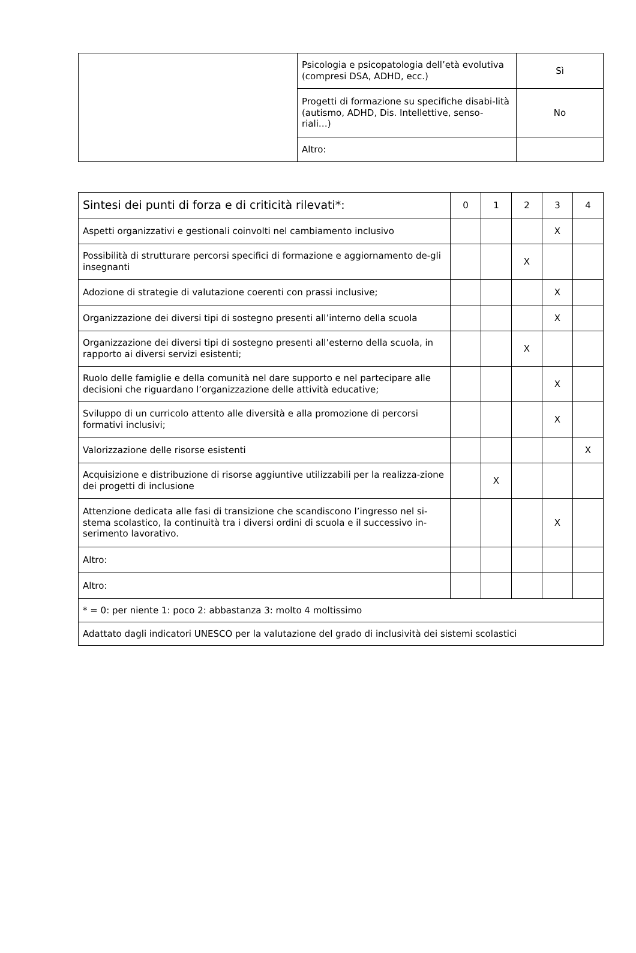| | Psicologia e psicopatologia dell’età evolutiva (compresi DSA, ADHD, ecc.) | Sì |
| | Progetti di formazione su specifiche disabi-lità (autismo, ADHD, Dis. Intellettive, senso-riali…) | No |
| | Altro: | |
| Sintesi dei punti di forza e di criticità rilevati*: | 0 | 1 | 2 | 3 | 4 |
| --- | --- | --- | --- | --- | --- |
| Aspetti organizzativi e gestionali coinvolti nel cambiamento inclusivo | | | | X | |
| Possibilità di strutturare percorsi specifici di formazione e aggiornamento de-gli insegnanti | | | X | | |
| Adozione di strategie di valutazione coerenti con prassi inclusive; | | | | X | |
| Organizzazione dei diversi tipi di sostegno presenti all’interno della scuola | | | | X | |
| Organizzazione dei diversi tipi di sostegno presenti all’esterno della scuola, in rapporto ai diversi servizi esistenti; | | | X | | |
| Ruolo delle famiglie e della comunità nel dare supporto e nel partecipare alle decisioni che riguardano l’organizzazione delle attività educative; | | | | X | |
| Sviluppo di un curricolo attento alle diversità e alla promozione di percorsi formativi inclusivi; | | | | X | |
| Valorizzazione delle risorse esistenti | | | | | X |
| Acquisizione e distribuzione di risorse aggiuntive utilizzabili per la realizza-zione dei progetti di inclusione | | X | | | |
| Attenzione dedicata alle fasi di transizione che scandiscono l’ingresso nel si-stema scolastico, la continuità tra i diversi ordini di scuola e il successivo in-serimento lavorativo. | | | | X | |
| Altro: | | | | | |
| Altro: | | | | | |
| * = 0: per niente 1: poco 2: abbastanza 3: molto 4 moltissimo | | | | | |
| Adattato dagli indicatori UNESCO per la valutazione del grado di inclusività dei sistemi scolastici | | | | | |